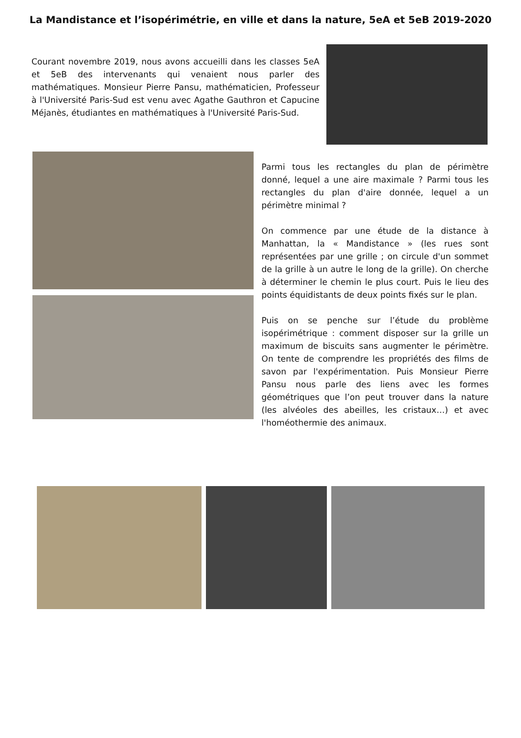La Mandistance et l’isopérimétrie, en ville et dans la nature, 5eA et 5eB 2019-2020
Courant novembre 2019, nous avons accueilli dans les classes 5eA et 5eB des intervenants qui venaient nous parler des mathématiques. Monsieur Pierre Pansu, mathématicien, Professeur à l'Université Paris-Sud est venu avec Agathe Gauthron et Capucine Méjanès, étudiantes en mathématiques à l'Université Paris-Sud.
Parmi tous les rectangles du plan de périmètre donné, lequel a une aire maximale ? Parmi tous les rectangles du plan d'aire donnée, lequel a un périmètre minimal ?
On commence par une étude de la distance à Manhattan, la « Mandistance » (les rues sont représentées par une grille ; on circule d'un sommet de la grille à un autre le long de la grille). On cherche à déterminer le chemin le plus court. Puis le lieu des points équidistants de deux points fixés sur le plan.
Puis on se penche sur l’étude du problème isopérimétrique : comment disposer sur la grille un maximum de biscuits sans augmenter le périmètre. On tente de comprendre les propriétés des films de savon par l'expérimentation. Puis Monsieur Pierre Pansu nous parle des liens avec les formes géométriques que l’on peut trouver dans la nature (les alvéoles des abeilles, les cristaux…) et avec l'homéothermie des animaux.